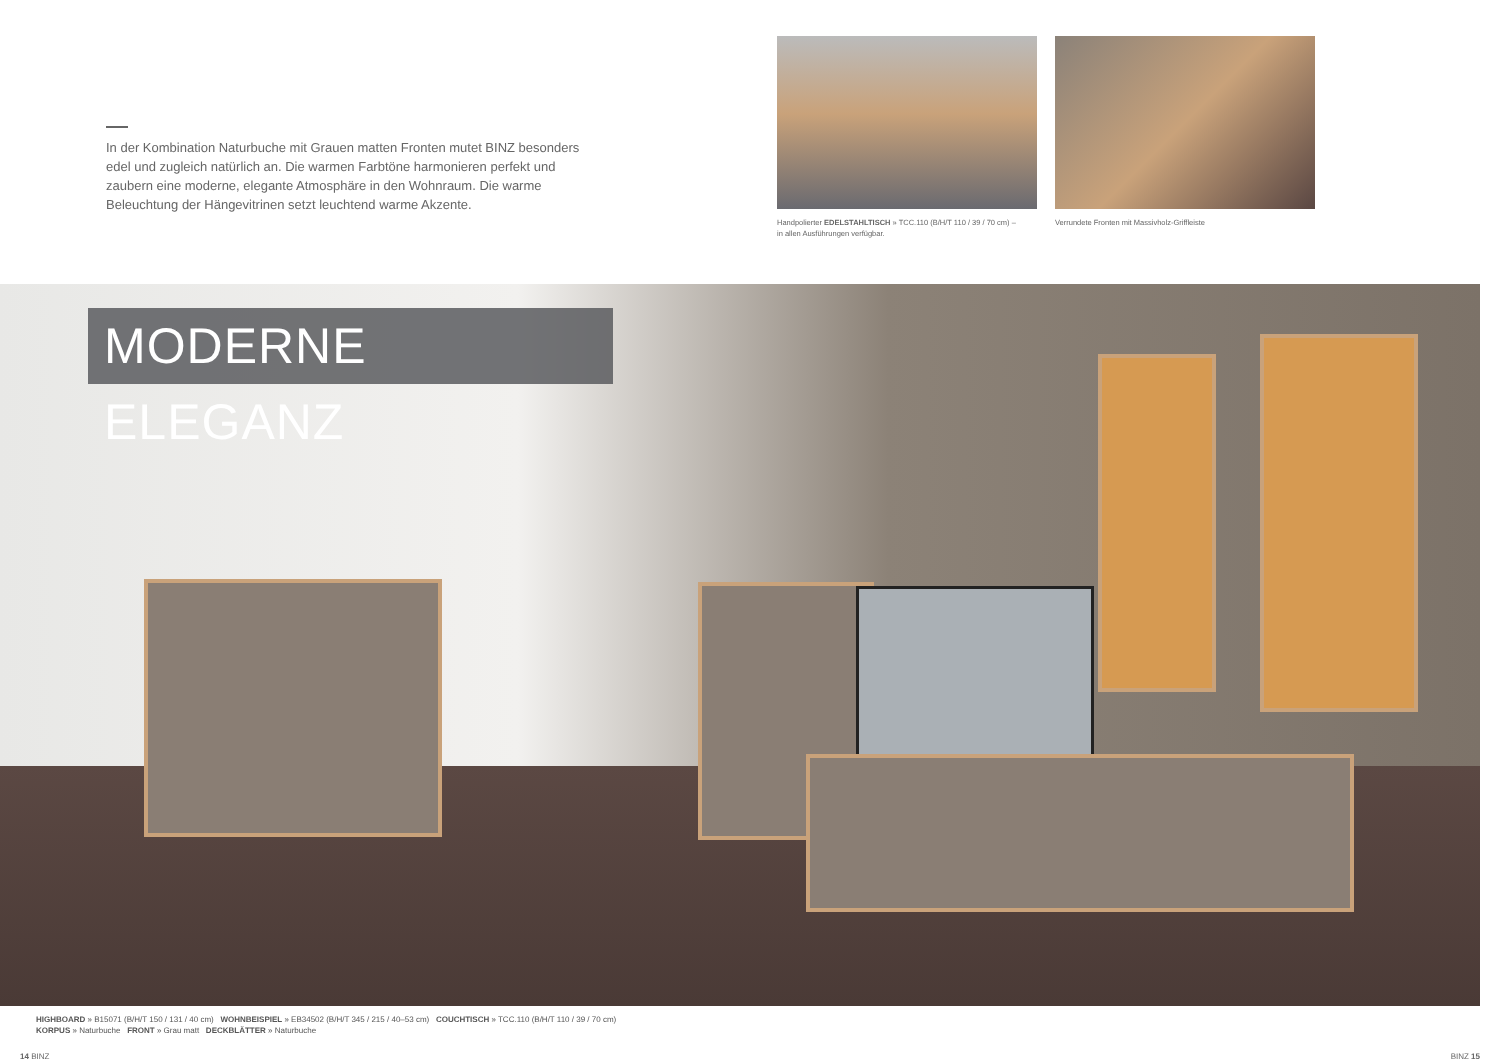In der Kombination Naturbuche mit Grauen matten Fronten mutet BINZ besonders edel und zugleich natürlich an. Die warmen Farbtöne harmonieren perfekt und zaubern eine moderne, elegante Atmosphäre in den Wohnraum. Die warme Beleuchtung der Hängevitrinen setzt leuchtend warme Akzente.
Handpolierter EDELSTAHLTISCH » TCC.110 (B/H/T 110 / 39 / 70 cm) –
in allen Ausführungen verfügbar.
Verrundete Fronten mit Massivholz-Griffleiste
MODERNE ELEGANZ
HIGHBOARD » B15071 (B/H/T 150 / 131 / 40 cm) WOHNBEISPIEL » EB34502 (B/H/T 345 / 215 / 40–53 cm) COUCHTISCH » TCC.110 (B/H/T 110 / 39 / 70 cm)
KORPUS » Naturbuche FRONT » Grau matt DECKBLÄTTER » Naturbuche
14 BINZ BINZ 15